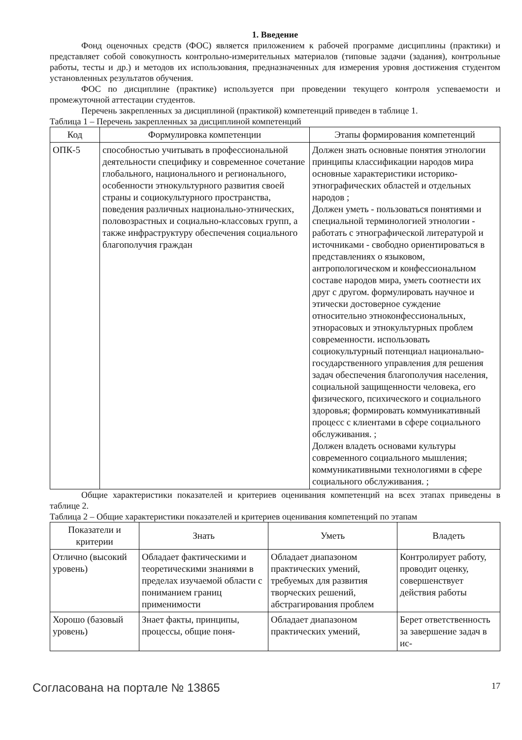1. Введение
Фонд оценочных средств (ФОС) является приложением к рабочей программе дисциплины (практики) и представляет собой совокупность контрольно-измерительных материалов (типовые задачи (задания), контрольные работы, тесты и др.) и методов их использования, предназначенных для измерения уровня достижения студентом установленных результатов обучения.
ФОС по дисциплине (практике) используется при проведении текущего контроля успеваемости и промежуточной аттестации студентов.
Перечень закрепленных за дисциплиной (практикой) компетенций приведен в таблице 1.
Таблица 1 – Перечень закрепленных за дисциплиной компетенций
| Код | Формулировка компетенции | Этапы формирования компетенций |
| --- | --- | --- |
| ОПК-5 | способностью учитывать в профессиональной деятельности специфику и современное сочетание глобального, национального и регионального, особенности этнокультурного развития своей страны и социокультурного пространства, поведения различных национально-этнических, половозрастных и социально-классовых групп, а также инфраструктуру обеспечения социального благополучия граждан | Должен знать основные понятия этнологии принципы классификации народов мира основные характеристики историко-этнографических областей и отдельных народов ; Должен уметь - пользоваться понятиями и специальной терминологией этнологии - работать с этнографической литературой и источниками - свободно ориентироваться в представлениях о языковом, антропологическом и конфессиональном составе народов мира, уметь соотнести их друг с другом. формулировать научное и этически достоверное суждение относительно этноконфессиональных, этнорасовых и этнокультурных проблем современности. использовать социокультурный потенциал национально-государственного управления для решения задач обеспечения благополучия населения, социальной защищенности человека, его физического, психического и социального здоровья; формировать коммуникативный процесс с клиентами в сфере социального обслуживания. ; Должен владеть основами культуры современного социального мышления; коммуникативными технологиями в сфере социального обслуживания. ; |
Общие характеристики показателей и критериев оценивания компетенций на всех этапах приведены в таблице 2.
Таблица 2 – Общие характеристики показателей и критериев оценивания компетенций по этапам
| Показатели и критерии | Знать | Уметь | Владеть |
| --- | --- | --- | --- |
| Отлично (высокий уровень) | Обладает фактическими и теоретическими знаниями в пределах изучаемой области с пониманием границ применимости | Обладает диапазоном практических умений, требуемых для развития творческих решений, абстрагирования проблем | Контролирует работу, проводит оценку, совершенствует действия работы |
| Хорошо (базовый уровень) | Знает факты, принципы, процессы, общие поня- | Обладает диапазоном практических умений, | Берет ответственность за завершение задач в ис- |
Согласована на портале № 13865 17